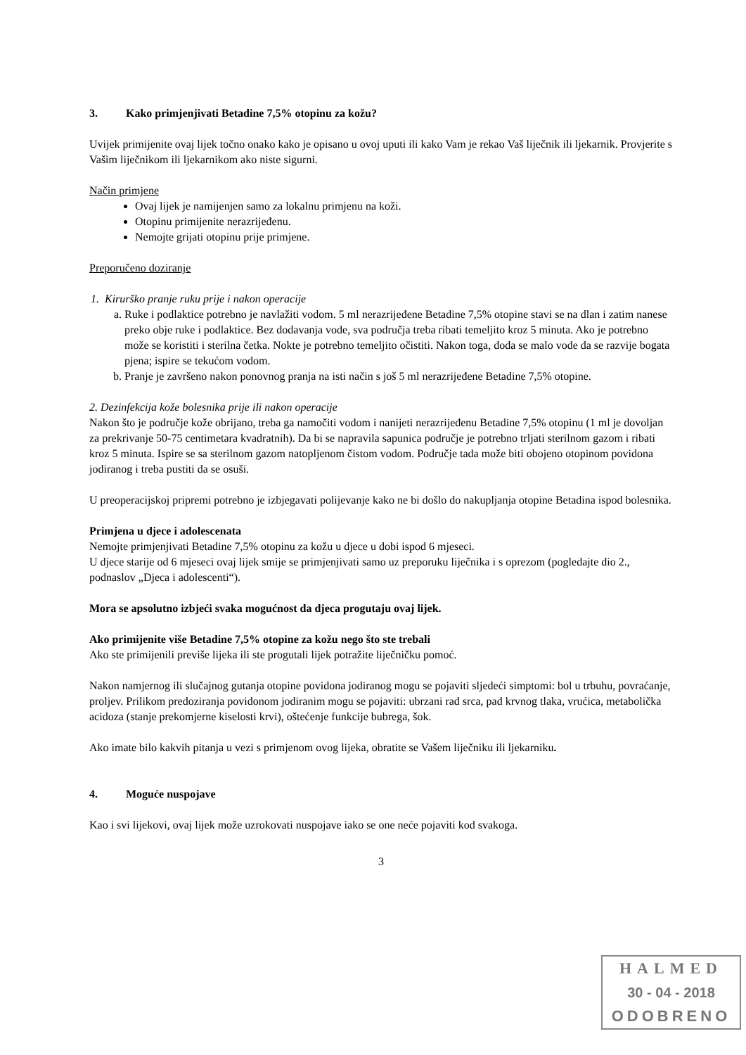3. Kako primjenjivati Betadine 7,5% otopinu za kožu?
Uvijek primijenite ovaj lijek točno onako kako je opisano u ovoj uputi ili kako Vam je rekao Vaš liječnik ili ljekarnik. Provjerite s Vašim liječnikom ili ljekarnikom ako niste sigurni.
Način primjene
Ovaj lijek je namijenjen samo za lokalnu primjenu na koži.
Otopinu primijenite nerazrijeđenu.
Nemojte grijati otopinu prije primjene.
Preporučeno doziranje
1. Kirurško pranje ruku prije i nakon operacije
a. Ruke i podlaktice potrebno je navlažiti vodom. 5 ml nerazrijeđene Betadine 7,5% otopine stavi se na dlan i zatim nanese preko obje ruke i podlaktice. Bez dodavanja vode, sva područja treba ribati temeljito kroz 5 minuta. Ako je potrebno može se koristiti i sterilna četka. Nokte je potrebno temeljito očistiti. Nakon toga, doda se malo vode da se razvije bogata pjena; ispire se tekućom vodom.
b. Pranje je završeno nakon ponovnog pranja na isti način s još 5 ml nerazrijeđene Betadine 7,5% otopine.
2. Dezinfekcija kože bolesnika prije ili nakon operacije
Nakon što je područje kože obrijano, treba ga namočiti vodom i nanijeti nerazrijeđenu Betadine 7,5% otopinu (1 ml je dovoljan za prekrivanje 50-75 centimetara kvadratnih). Da bi se napravila sapunica područje je potrebno trljati sterilnom gazom i ribati kroz 5 minuta. Ispire se sa sterilnom gazom natopljenom čistom vodom. Područje tada može biti obojeno otopinom povidona jodiranog i treba pustiti da se osuši.
U preoperacijskoj pripremi potrebno je izbjegavati polijevanje kako ne bi došlo do nakupljanja otopine Betadina ispod bolesnika.
Primjena u djece i adolescenata
Nemojte primjenjivati Betadine 7,5% otopinu za kožu u djece u dobi ispod 6 mjeseci.
U djece starije od 6 mjeseci ovaj lijek smije se primjenjivati samo uz preporuku liječnika i s oprezom (pogledajte dio 2., podnaslov „Djeca i adolescenti“).
Mora se apsolutno izbjeći svaka mogućnost da djeca progutaju ovaj lijek.
Ako primijenite više Betadine 7,5% otopine za kožu nego što ste trebali
Ako ste primijenili previše lijeka ili ste progutali lijek potražite liječničku pomoć.
Nakon namjernog ili slučajnog gutanja otopine povidona jodiranog mogu se pojaviti sljedeći simptomi: bol u trbuhu, povraćanje, proljev. Prilikom predoziranja povidonom jodiranim mogu se pojaviti: ubrzani rad srca, pad krvnog tlaka, vrućica, metabolička acidoza (stanje prekomjerne kiselosti krvi), oštećenje funkcije bubrega, šok.
Ako imate bilo kakvih pitanja u vezi s primjenom ovog lijeka, obratite se Vašem liječniku ili ljekarniku.
4. Moguće nuspojave
Kao i svi lijekovi, ovaj lijek može uzrokovati nuspojave iako se one neće pojaviti kod svakoga.
3
HALMED
30 - 04 - 2018
ODOBRENO